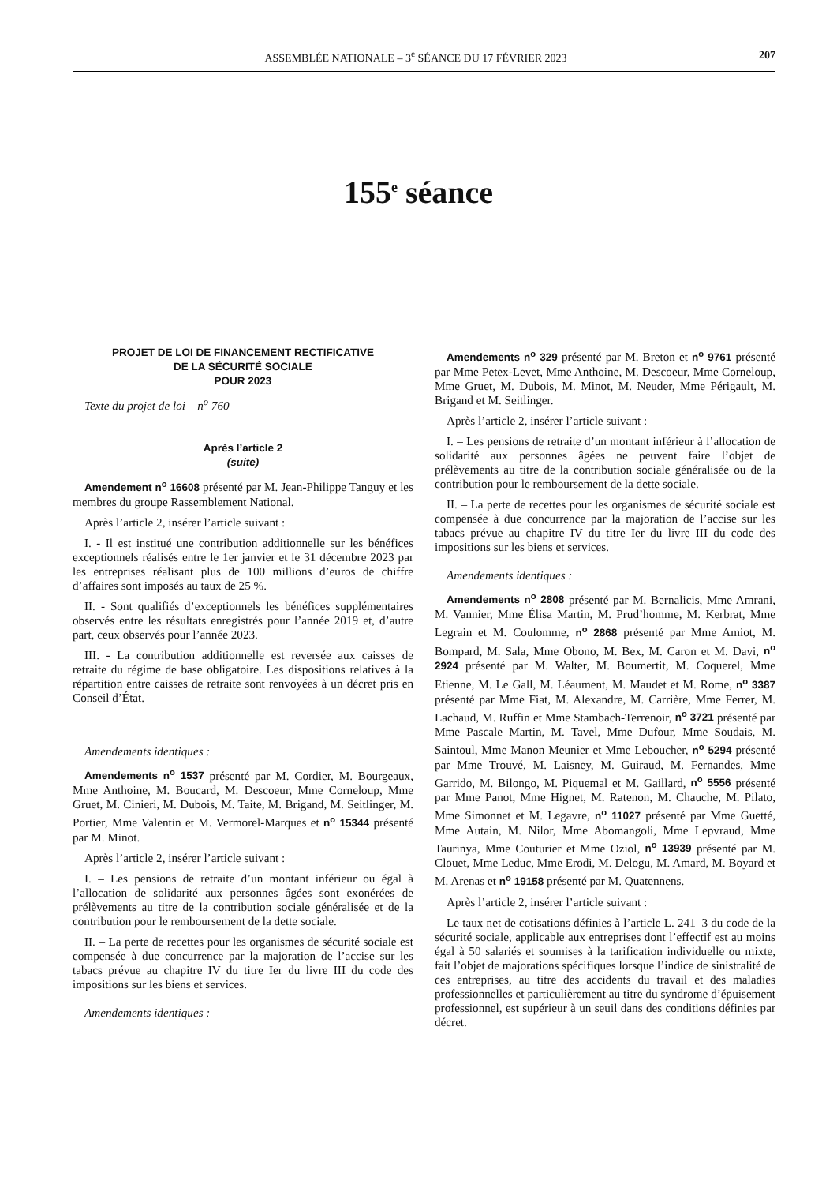ASSEMBLÉE NATIONALE – 3<sup>e</sup> SÉANCE DU 17 FÉVRIER 2023 207
155<sup>e</sup> séance
PROJET DE LOI DE FINANCEMENT RECTIFICATIVE
DE LA SÉCURITÉ SOCIALE
POUR 2023
Texte du projet de loi – n<sup>o</sup> 760
Après l’article 2
(suite)
Amendement n<sup>o</sup> 16608 présenté par M. Jean-Philippe Tanguy et les membres du groupe Rassemblement National.
Après l’article 2, insérer l’article suivant :
I. - Il est institué une contribution additionnelle sur les bénéfices exceptionnels réalisés entre le 1er janvier et le 31 décembre 2023 par les entreprises réalisant plus de 100 millions d’euros de chiffre d’affaires sont imposés au taux de 25 %.
II. - Sont qualifiés d’exceptionnels les bénéfices supplémentaires observés entre les résultats enregistrés pour l’année 2019 et, d’autre part, ceux observés pour l’année 2023.
III. - La contribution additionnelle est reversée aux caisses de retraite du régime de base obligatoire. Les dispositions relatives à la répartition entre caisses de retraite sont renvoyées à un décret pris en Conseil d’État.
Amendements identiques :
Amendements n<sup>o</sup> 1537 présenté par M. Cordier, M. Bourgeaux, Mme Anthoine, M. Boucard, M. Descoeur, Mme Corneloup, Mme Gruet, M. Cinieri, M. Dubois, M. Taite, M. Brigand, M. Seitlinger, M. Portier, Mme Valentin et M. Vermorel-Marques et n<sup>o</sup> 15344 présenté par M. Minot.
Après l’article 2, insérer l’article suivant :
I. – Les pensions de retraite d’un montant inférieur ou égal à l’allocation de solidarité aux personnes âgées sont exonérées de prélèvements au titre de la contribution sociale généralisée et de la contribution pour le remboursement de la dette sociale.
II. – La perte de recettes pour les organismes de sécurité sociale est compensée à due concurrence par la majoration de l’accise sur les tabacs prévue au chapitre IV du titre Ier du livre III du code des impositions sur les biens et services.
Amendements identiques :
Amendements n<sup>o</sup> 329 présenté par M. Breton et n<sup>o</sup> 9761 présenté par Mme Petex-Levet, Mme Anthoine, M. Descoeur, Mme Corneloup, Mme Gruet, M. Dubois, M. Minot, M. Neuder, Mme Périgault, M. Brigand et M. Seitlinger.
Après l’article 2, insérer l’article suivant :
I. – Les pensions de retraite d’un montant inférieur à l’allocation de solidarité aux personnes âgées ne peuvent faire l’objet de prélèvements au titre de la contribution sociale généralisée ou de la contribution pour le remboursement de la dette sociale.
II. – La perte de recettes pour les organismes de sécurité sociale est compensée à due concurrence par la majoration de l’accise sur les tabacs prévue au chapitre IV du titre Ier du livre III du code des impositions sur les biens et services.
Amendements identiques :
Amendements n<sup>o</sup> 2808 présenté par M. Bernalicis, Mme Amrani, M. Vannier, Mme Élisa Martin, M. Prud’homme, M. Kerbrat, Mme Legrain et M. Coulomme, n<sup>o</sup> 2868 présenté par Mme Amiot, M. Bompard, M. Sala, Mme Obono, M. Bex, M. Caron et M. Davi, n<sup>o</sup> 2924 présenté par M. Walter, M. Boumertit, M. Coquerel, Mme Etienne, M. Le Gall, M. Léaument, M. Maudet et M. Rome, n<sup>o</sup> 3387 présenté par Mme Fiat, M. Alexandre, M. Carrière, Mme Ferrer, M. Lachaud, M. Ruffin et Mme Stambach-Terrenoir, n<sup>o</sup> 3721 présenté par Mme Pascale Martin, M. Tavel, Mme Dufour, Mme Soudais, M. Saintoul, Mme Manon Meunier et Mme Leboucher, n<sup>o</sup> 5294 présenté par Mme Trouvé, M. Laisney, M. Guiraud, M. Fernandes, Mme Garrido, M. Bilongo, M. Piquemal et M. Gaillard, n<sup>o</sup> 5556 présenté par Mme Panot, Mme Hignet, M. Ratenon, M. Chauche, M. Pilato, Mme Simonnet et M. Legavre, n<sup>o</sup> 11027 présenté par Mme Guetté, Mme Autain, M. Nilor, Mme Abomangoli, Mme Lepvraud, Mme Taurinya, Mme Couturier et Mme Oziol, n<sup>o</sup> 13939 présenté par M. Clouet, Mme Leduc, Mme Erodi, M. Delogu, M. Amard, M. Boyard et M. Arenas et n<sup>o</sup> 19158 présenté par M. Quatennens.
Après l’article 2, insérer l’article suivant :
Le taux net de cotisations définies à l’article L. 241–3 du code de la sécurité sociale, applicable aux entreprises dont l’effectif est au moins égal à 50 salariés et soumises à la tarification individuelle ou mixte, fait l’objet de majorations spécifiques lorsque l’indice de sinistralité de ces entreprises, au titre des accidents du travail et des maladies professionnelles et particulièrement au titre du syndrome d’épuisement professionnel, est supérieur à un seuil dans des conditions définies par décret.